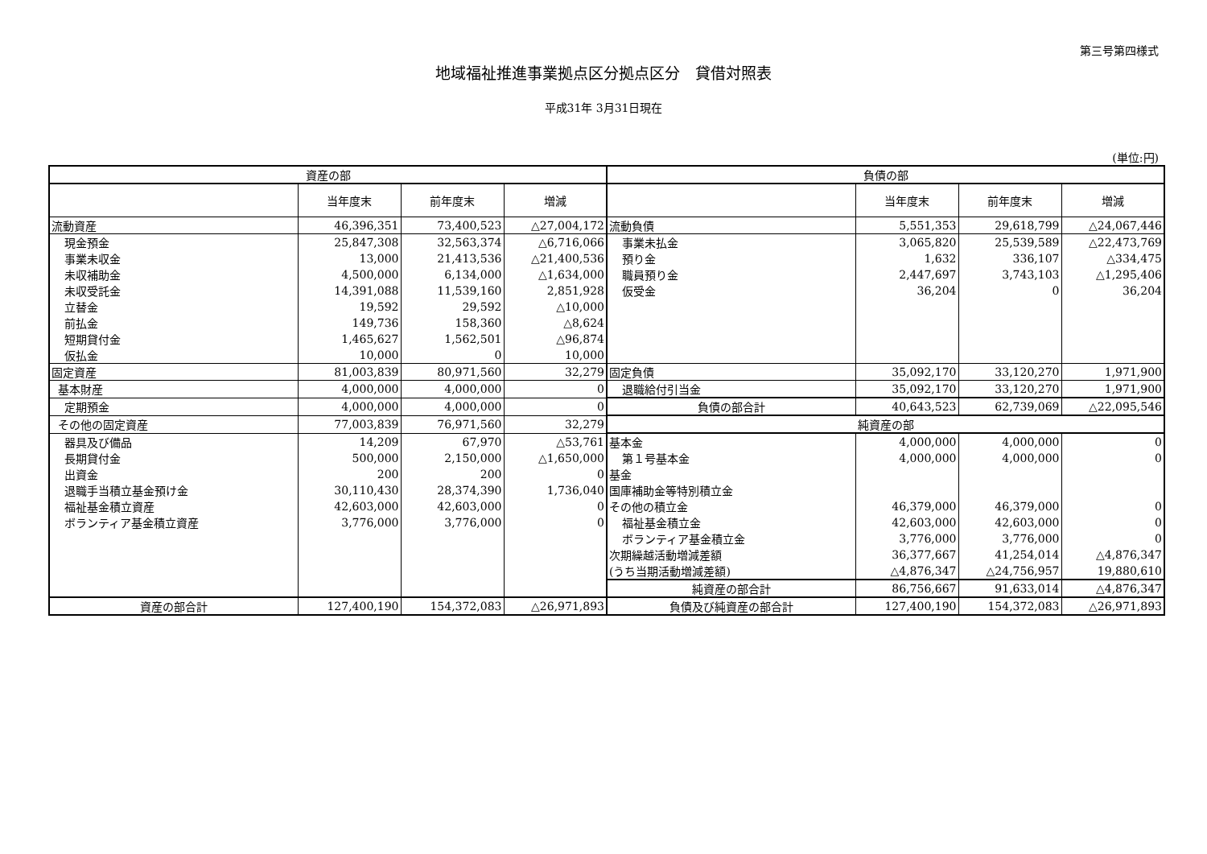第三号第四様式
地域福祉推進事業拠点区分拠点区分　貸借対照表
平成31年 3月31日現在
(単位:円)
| 資産の部 | | | | 負債の部 | | | |
| --- | --- | --- | --- | --- | --- | --- | --- |
| | 当年度末 | 前年度末 | 増減 | | 当年度末 | 前年度末 | 増減 |
| 流動資産 | 46,396,351 | 73,400,523 | △27,004,172 | 流動負債 | 5,551,353 | 29,618,799 | △24,067,446 |
| 現金預金 | 25,847,308 | 32,563,374 | △6,716,066 | 事業未払金 | 3,065,820 | 25,539,589 | △22,473,769 |
| 事業未収金 | 13,000 | 21,413,536 | △21,400,536 | 預り金 | 1,632 | 336,107 | △334,475 |
| 未収補助金 | 4,500,000 | 6,134,000 | △1,634,000 | 職員預り金 | 2,447,697 | 3,743,103 | △1,295,406 |
| 未収受託金 | 14,391,088 | 11,539,160 | 2,851,928 | 仮受金 | 36,204 | 0 | 36,204 |
| 立替金 | 19,592 | 29,592 | △10,000 | | | | |
| 前払金 | 149,736 | 158,360 | △8,624 | | | | |
| 短期貸付金 | 1,465,627 | 1,562,501 | △96,874 | | | | |
| 仮払金 | 10,000 | 0 | 10,000 | | | | |
| 固定資産 | 81,003,839 | 80,971,560 | 32,279 | 固定負債 | 35,092,170 | 33,120,270 | 1,971,900 |
| 基本財産 | 4,000,000 | 4,000,000 | 0 | 退職給付引当金 | 35,092,170 | 33,120,270 | 1,971,900 |
| 定期預金 | 4,000,000 | 4,000,000 | 0 | 負債の部合計 | 40,643,523 | 62,739,069 | △22,095,546 |
| その他の固定資産 | 77,003,839 | 76,971,560 | 32,279 | 純資産の部 | | | |
| 器具及び備品 | 14,209 | 67,970 | △53,761 | 基本金 | 4,000,000 | 4,000,000 | 0 |
| 長期貸付金 | 500,000 | 2,150,000 | △1,650,000 | 第１号基本金 | 4,000,000 | 4,000,000 | 0 |
| 出資金 | 200 | 200 | 0 | 基金 | | | |
| 退職手当積立基金預け金 | 30,110,430 | 28,374,390 | 1,736,040 | 国庫補助金等特別積立金 | | | |
| 福祉基金積立資産 | 42,603,000 | 42,603,000 | 0 | その他の積立金 | 46,379,000 | 46,379,000 | 0 |
| ボランティア基金積立資産 | 3,776,000 | 3,776,000 | 0 | 福祉基金積立金 | 42,603,000 | 42,603,000 | 0 |
| | | | | ボランティア基金積立金 | 3,776,000 | 3,776,000 | 0 |
| | | | | 次期繰越活動増減差額 | 36,377,667 | 41,254,014 | △4,876,347 |
| | | | | (うち当期活動増減差額) | △4,876,347 | △24,756,957 | 19,880,610 |
| | | | | 純資産の部合計 | 86,756,667 | 91,633,014 | △4,876,347 |
| 資産の部合計 | 127,400,190 | 154,372,083 | △26,971,893 | 負債及び純資産の部合計 | 127,400,190 | 154,372,083 | △26,971,893 |